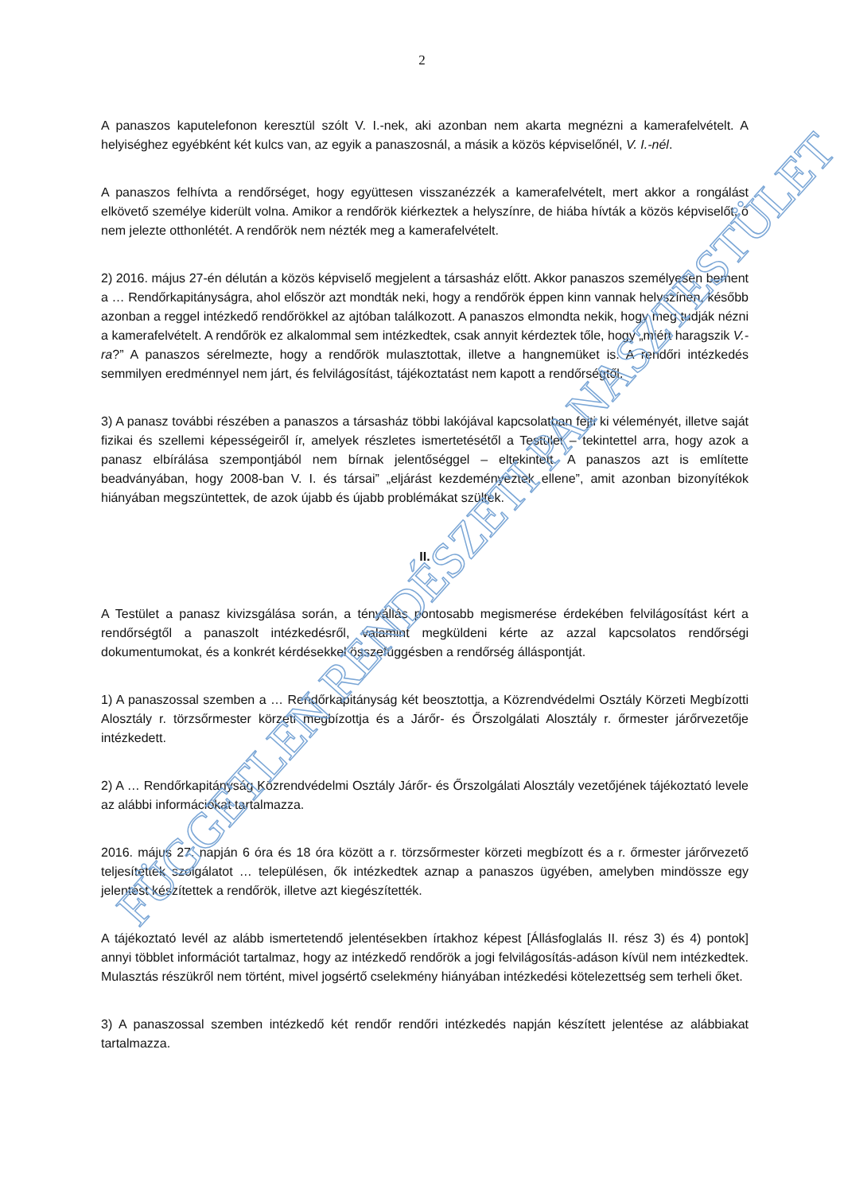2
A panaszos kaputelefonon keresztül szólt V. I.-nek, aki azonban nem akarta megnézni a kamerafelvételt. A helyiséghez egyébként két kulcs van, az egyik a panaszosnál, a másik a közös képviselőnél, V. I.-nél.
A panaszos felhívta a rendőrséget, hogy együttesen visszanézzék a kamerafelvételt, mert akkor a rongálást elkövető személye kiderült volna. Amikor a rendőrök kiérkeztek a helyszínre, de hiába hívták a közös képviselőt, ő nem jelezte otthonlétét. A rendőrök nem nézték meg a kamerafelvételt.
2) 2016. május 27-én délután a közös képviselő megjelent a társasház előtt. Akkor panaszos személyesen bement a … Rendőrkapitányságra, ahol először azt mondták neki, hogy a rendőrök éppen kinn vannak helyszínen, később azonban a reggel intézkedő rendőrökkel az ajtóban találkozott. A panaszos elmondta nekik, hogy meg tudják nézni a kamerafelvételt. A rendőrök ez alkalommal sem intézkedtek, csak annyit kérdeztek tőle, hogy „miért haragszik V.-ra?” A panaszos sérelmezte, hogy a rendőrök mulasztottak, illetve a hangnemüket is. A rendőri intézkedés semmilyen eredménnyel nem járt, és felvilágosítást, tájékoztatást nem kapott a rendőrségtől.
3) A panasz további részében a panaszos a társasház többi lakójával kapcsolatban fejti ki véleményét, illetve saját fizikai és szellemi képességeiről ír, amelyek részletes ismertetésétől a Testület – tekintettel arra, hogy azok a panasz elbírálása szempontjából nem bírnak jelentőséggel – eltekintett. A panaszos azt is említette beadványában, hogy 2008-ban V. I. és társai” „eljárást kezdeményeztek ellene”, amit azonban bizonyítékok hiányában megszüntettek, de azok újabb és újabb problémákat szültek.
II.
A Testület a panasz kivizsgálása során, a tényállás pontosabb megismerése érdekében felvilágosítást kért a rendőrségtől a panaszolt intézkedésről, valamint megküldeni kérte az azzal kapcsolatos rendőrségi dokumentumokat, és a konkrét kérdésekkel összefüggésben a rendőrség álláspontját.
1) A panaszossal szemben a … Rendőrkapitányság két beosztottja, a Közrendvédelmi Osztály Körzeti Megbízotti Alosztály r. törzsőrmester körzeti megbízottja és a Járőr- és Őrszolgálati Alosztály r. őrmester járőrvezetője intézkedett.
2) A … Rendőrkapitányság Közrendvédelmi Osztály Járőr- és Őrszolgálati Alosztály vezetőjének tájékoztató levele az alábbi információkat tartalmazza.
2016. május 27. napján 6 óra és 18 óra között a r. törzsőrmester körzeti megbízott és a r. őrmester járőrvezető teljesítettek szolgálatot … településen, ők intézkedtek aznap a panaszos ügyében, amelyben mindössze egy jelentést készítettek a rendőrök, illetve azt kiegészítették.
A tájékoztató levél az alább ismertetendő jelentésekben írtakhoz képest [Állásfoglalás II. rész 3) és 4) pontok] annyi többlet információt tartalmaz, hogy az intézkedő rendőrök a jogi felvilágosítás-adáson kívül nem intézkedtek. Mulasztás részükről nem történt, mivel jogsértő cselekmény hiányában intézkedési kötelezettség sem terheli őket.
3) A panaszossal szemben intézkedő két rendőr rendőri intézkedés napján készített jelentése az alábbiakat tartalmazza.
FÜGGETLEN RENDÉSZETI PANASZTESTÜLET